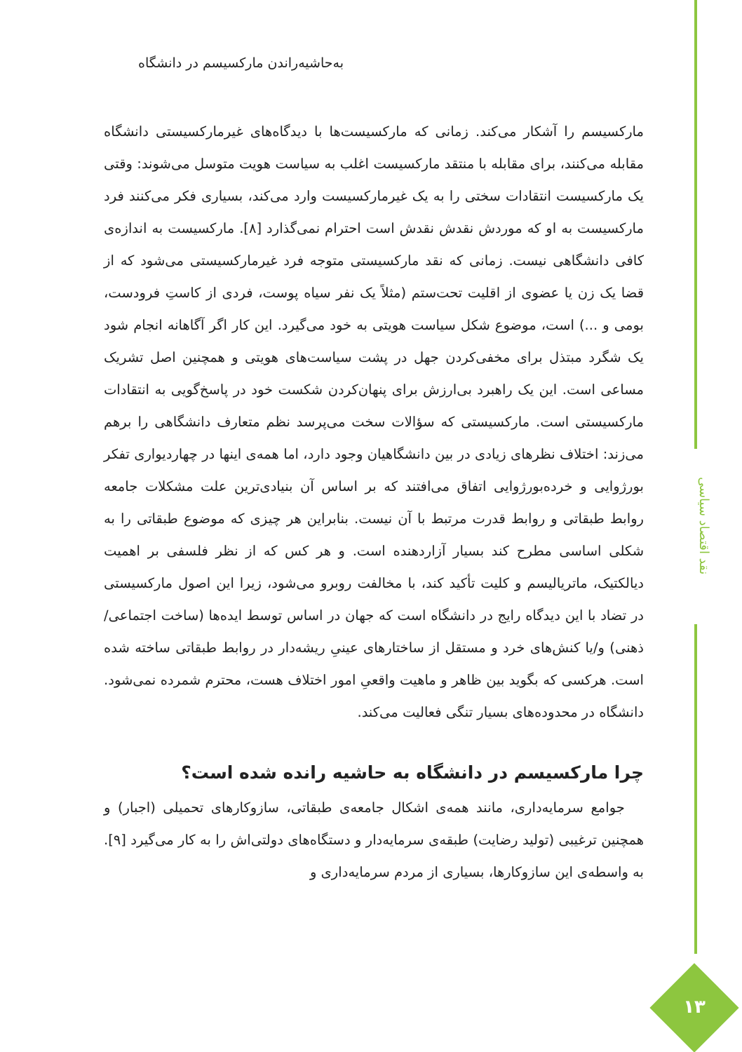به‌حاشیه‌راندن مارکسیسم در دانشگاه
مارکسیسم را آشکار می‌کند. زمانی که مارکسیست‌ها با دیدگاه‌های غیرمارکسیستی دانشگاه مقابله می‌کنند، برای مقابله با منتقد مارکسیست اغلب به سیاست هویت متوسل می‌شوند: وقتی یک مارکسیست انتقادات سختی را به یک غیرمارکسیست وارد می‌کند، بسیاری فکر می‌کنند فرد مارکسیست به او که موردش نقدش نقدش است احترام نمی‌گذارد [۸]. مارکسیست به اندازه‌ی کافی دانشگاهی نیست. زمانی که نقد مارکسیستی متوجه فرد غیرمارکسیستی می‌شود که از قضا یک زن یا عضوی از اقلیت تحت‌ستم (مثلاً یک نفر سیاه پوست، فردی از کاستِ فرودست، بومی و ...) است، موضوع شکل سیاست هویتی به خود می‌گیرد. این کار اگر آگاهانه انجام شود یک شگرد مبتذل برای مخفی‌کردن جهل در پشت سیاست‌های هویتی و همچنین اصل تشریک مساعی است. این یک راهبرد بی‌ارزش برای پنهان‌کردن شکست خود در پاسخ‌گویی به انتقادات مارکسیستی است. مارکسیستی که سؤالات سخت می‌پرسد نظم متعارف دانشگاهی را برهم می‌زند: اختلاف نظرهای زیادی در بین دانشگاهیان وجود دارد، اما همه‌ی اینها در چهاردیواری تفکر بورژوایی و خرده‌بورژوایی اتفاق می‌افتند که بر اساس آن بنیادی‌ترین علت مشکلات جامعه روابط طبقاتی و روابط قدرت مرتبط با آن نیست. بنابراین هر چیزی که موضوع طبقاتی را به شکلی اساسی مطرح کند بسیار آزاردهنده است. و هر کس که از نظر فلسفی بر اهمیت دیالکتیک، ماتریالیسم و کلیت تأکید کند، با مخالفت روبرو می‌شود، زیرا این اصول مارکسیستی در تضاد با این دیدگاه رایج در دانشگاه است که جهان در اساس توسط ایده‌ها (ساخت اجتماعی/ذهنی) و/یا کنش‌های خرد و مستقل از ساختارهای عینیِ ریشه‌دار در روابط طبقاتی ساخته شده است. هرکسی که بگوید بین ظاهر و ماهیت واقعیِ امور اختلاف هست، محترم شمرده نمی‌شود. دانشگاه در محدوده‌های بسیار تنگی فعالیت می‌کند.
چرا مارکسیسم در دانشگاه به حاشیه رانده شده است؟
جوامع سرمایه‌داری، مانند همه‌ی اشکال جامعه‌ی طبقاتی، سازوکارهای تحمیلی (اجبار) و همچنین ترغیبی (تولید رضایت) طبقه‌ی سرمایه‌دار و دستگاه‌های دولتی‌اش را به کار می‌گیرد [۹]. به واسطه‌ی این سازوکارها، بسیاری از مردم سرمایه‌داری و
نقد اقتصاد سیاسی
۱۳